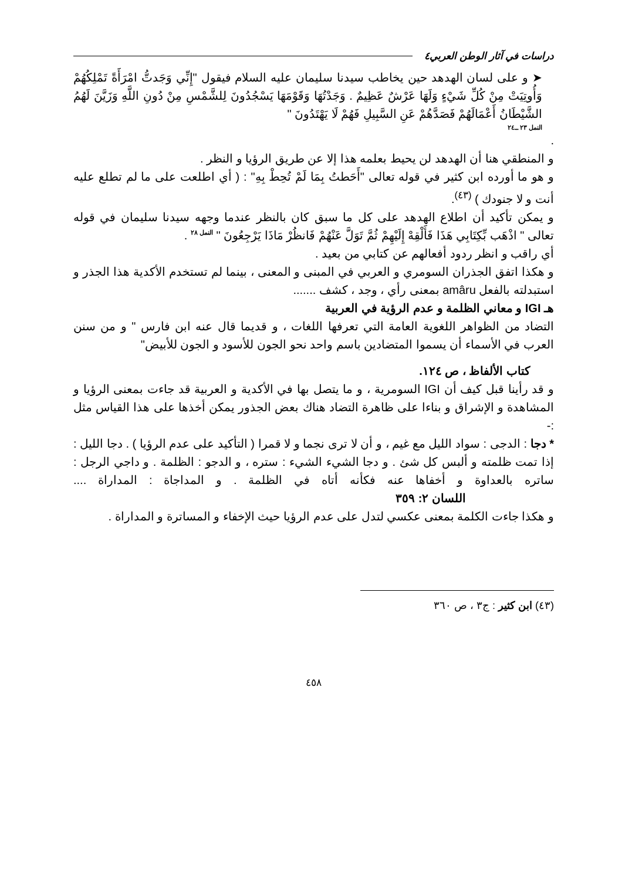دراسات في آثار الوطن العربي٤
➤ و على لسان الهدهد حين يخاطب سيدنا سليمان عليه السلام فيقول "إِنِّي وَجَدتُّ امْرَأَةً تَمْلِكُهُمْ وَأُوتِيَتْ مِنْ كُلِّ شَيْءٍ وَلَهَا عَرْشٌ عَظِيمٌ . وَجَدْتُهَا وَقَوْمَهَا يَسْجُدُونَ لِلشَّمْسِ مِنْ دُونِ اللَّهِ وَزَيَّنَ لَهُمُ الشَّيْطَانُ أَعْمَالَهُمْ فَصَدَّهُمْ عَنِ السَّبِيلِ فَهُمْ لَا يَهْتَدُونَ "
النمل ٢٣ ــ٢٤
.
و المنطقي هنا أن الهدهد لن يحيط بعلمه هذا إلا عن طريق الرؤيا و النظر .
و هو ما أورده ابن كثير في قوله تعالى "أَحَطتُ بِمَا لَمْ تُحِطْ بِهِ" : ( أي اطلعت على ما لم تطلع عليه أنت و لا جنودك ) <sup>(٤٣)</sup>.
و يمكن تأكيد أن اطلاع الهدهد على كل ما سبق كان بالنظر عندما وجهه سيدنا سليمان في قوله تعالى " اذْهَب بِّكِتَابِي هَذَا فَأَلْقِهْ إِلَيْهِمْ ثُمَّ تَوَلَّ عَنْهُمْ فَانظُرْ مَاذَا يَرْجِعُونَ " <sup>النمل ٢٨</sup> .
أي راقب و انظر ردود أفعالهم عن كتابي من بعيد .
و هكذا اتفق الجذران السومري و العربي في المبنى و المعنى ، بينما لم تستخدم الأكدية هذا الجذر و استبدلته بالفعل amâru بمعنى رأي ، وجد ، كشف .......
هـ IGI و معاني الظلمة و عدم الرؤية في العربية
التضاد من الظواهر اللغوية العامة التي تعرفها اللغات ، و قديما قال عنه ابن فارس " و من سنن العرب في الأسماء أن يسموا المتضادين باسم واحد نحو الجون للأسود و الجون للأبيض"
كتاب الألفاظ ، ص ١٢٤.
و قد رأينا قبل كيف أن IGI السومرية ، و ما يتصل بها في الأكدية و العربية قد جاءت بمعنى الرؤيا و المشاهدة و الإشراق و بناءا على ظاهرة التضاد هناك بعض الجذور يمكن أخذها على هذا القياس مثل :-
* دجا : الدجى : سواد الليل مع غيم ، و أن لا ترى نجما و لا قمرا ( التأكيد على عدم الرؤيا ) . دجا الليل : إذا تمت ظلمته و ألبس كل شئ . و دجا الشيء الشيء : ستره ، و الدجو : الظلمة . و داجي الرجل : ساتره بالعداوة و أخفاها عنه فكأنه أتاه في الظلمة . و المداجاة : المداراة .... اللسان ٢: ٣٥٩
و هكذا جاءت الكلمة بمعنى عكسي لتدل على عدم الرؤيا حيث الإخفاء و المساترة و المداراة .
(٤٣) ابن كثير : ج٣ ، ص ٣٦٠
٤٥٨